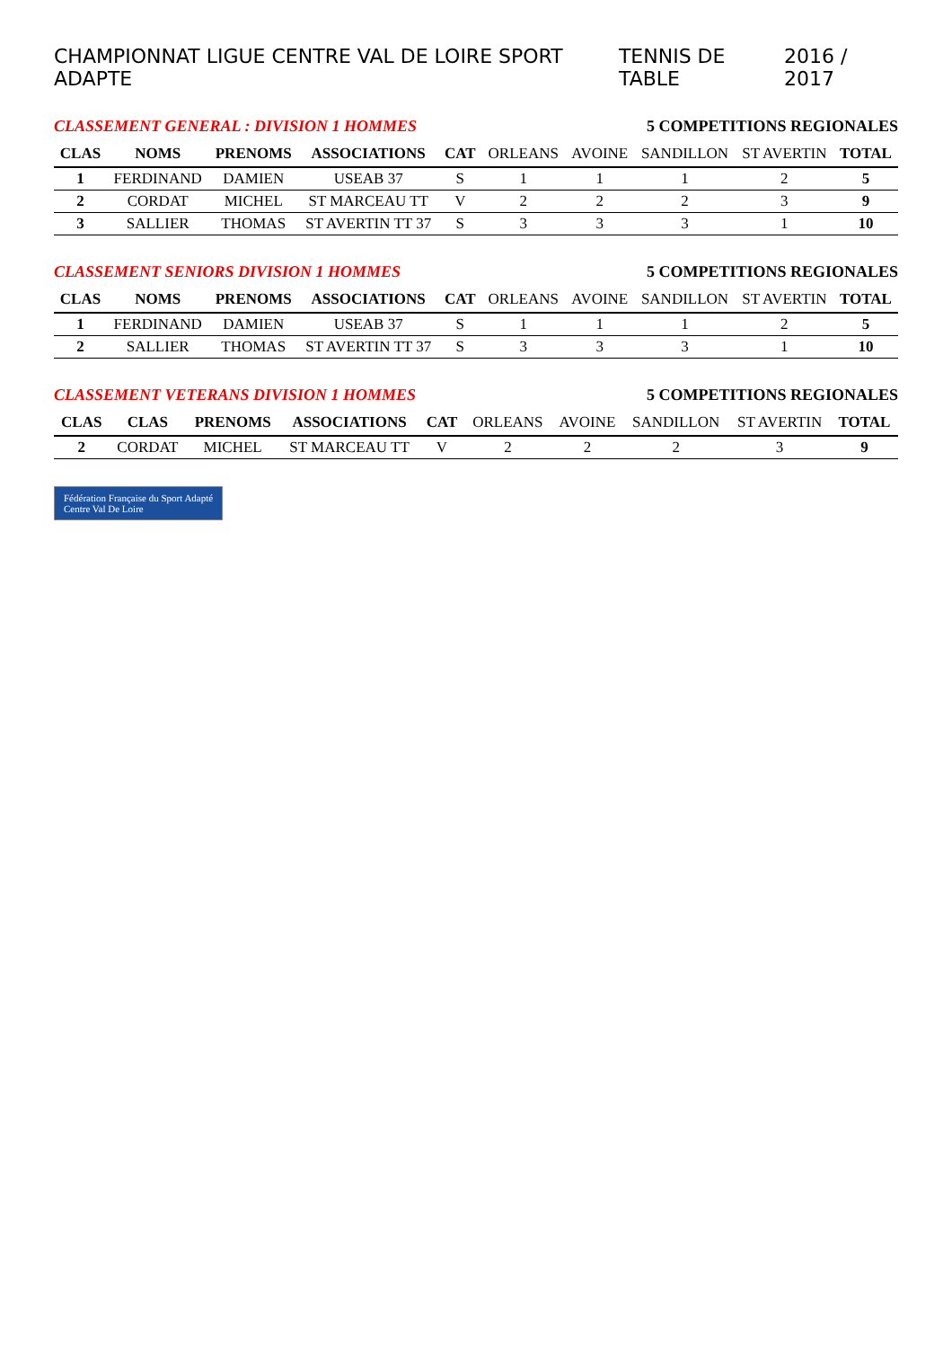CHAMPIONNAT LIGUE CENTRE VAL DE LOIRE SPORT ADAPTE TENNIS DE TABLE 2016 / 2017
CLASSEMENT GENERAL : DIVISION 1 HOMMES 5 COMPETITIONS REGIONALES
| CLAS | NOMS | PRENOMS | ASSOCIATIONS | CAT | ORLEANS | AVOINE | SANDILLON | ST AVERTIN | TOTAL |
| --- | --- | --- | --- | --- | --- | --- | --- | --- | --- |
| 1 | FERDINAND | DAMIEN | USEAB 37 | S | 1 | 1 | 1 | 2 | 5 |
| 2 | CORDAT | MICHEL | ST MARCEAU TT | V | 2 | 2 | 2 | 3 | 9 |
| 3 | SALLIER | THOMAS | ST AVERTIN TT 37 | S | 3 | 3 | 3 | 1 | 10 |
CLASSEMENT SENIORS DIVISION 1 HOMMES 5 COMPETITIONS REGIONALES
| CLAS | NOMS | PRENOMS | ASSOCIATIONS | CAT | ORLEANS | AVOINE | SANDILLON | ST AVERTIN | TOTAL |
| --- | --- | --- | --- | --- | --- | --- | --- | --- | --- |
| 1 | FERDINAND | DAMIEN | USEAB 37 | S | 1 | 1 | 1 | 2 | 5 |
| 2 | SALLIER | THOMAS | ST AVERTIN TT 37 | S | 3 | 3 | 3 | 1 | 10 |
CLASSEMENT VETERANS DIVISION 1 HOMMES 5 COMPETITIONS REGIONALES
| CLAS | CLAS | PRENOMS | ASSOCIATIONS | CAT | ORLEANS | AVOINE | SANDILLON | ST AVERTIN | TOTAL |
| --- | --- | --- | --- | --- | --- | --- | --- | --- | --- |
| 2 | CORDAT | MICHEL | ST MARCEAU TT | V | 2 | 2 | 2 | 3 | 9 |
Fédération Française du Sport Adapté
Centre Val De Loire